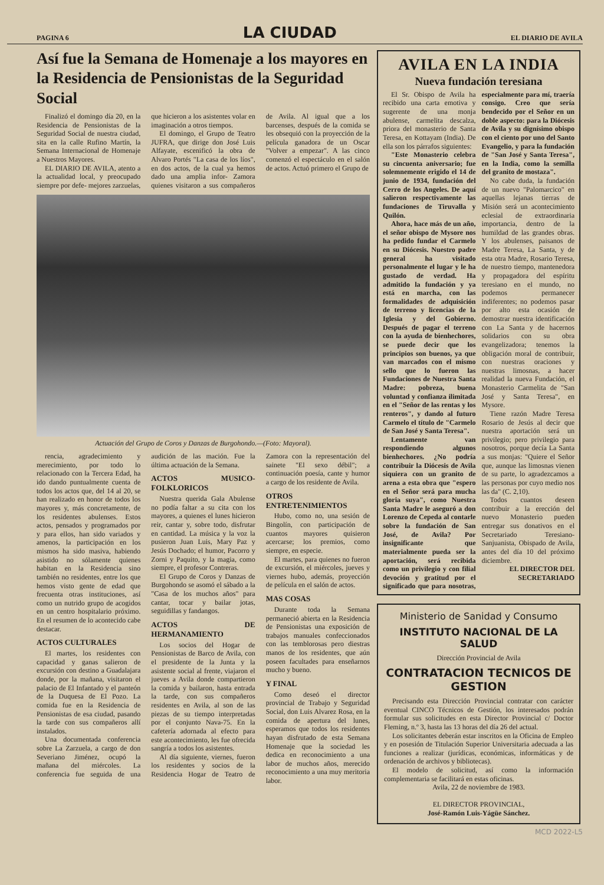PAGINA 6 LA CIUDAD EL DIARIO DE AVILA
Así fue la Semana de Homenaje a los mayores en la Residencia de Pensionistas de la Seguridad Social
Finalizó el domingo día 20, en la Residencia de Pensionistas de la Seguridad Social de nuestra ciudad, sita en la calle Rufino Martín, la Semana Internacional de Homenaje a Nuestros Mayores.
EL DIARIO DE AVILA, atento a la actualidad local, y preocupado siempre por defe- mejores zarzuelas, que hicieron a los asistentes volar en imaginación a otros tiempos.
El domingo, el Grupo de Teatro JUFRA, que dirige don José Luis Alfayate, escenificó la obra de Alvaro Portés "La casa de los líos", en dos actos, de la cual ya hemos dado una amplia infor- Zamora quienes visitaron a sus compañeros de Avila. Al igual que a los barcenses, después de la comida se les obsequió con la proyección de la película ganadora de un Oscar "Volver a empezar". A las cinco comenzó el espectáculo en el salón de actos. Actuó primero el Grupo de
Actuación del Grupo de Coros y Danzas de Burgohondo.—(Foto: Mayoral).
rencia, agradecimiento y merecimiento, por todo lo relacionado con la Tercera Edad, ha ido dando puntualmente cuenta de todos los actos que, del 14 al 20, se han realizado en honor de todos los mayores y, más concretamente, de los residentes abulenses. Estos actos, pensados y programados por y para ellos, han sido variados y amenos, la participación en los mismos ha sido masiva, habiendo asistido no sólamente quienes habitan en la Residencia sino también no residentes, entre los que hemos visto gente de edad que frecuenta otras instituciones, así como un nutrido grupo de acogidos en un centro hospitalario próximo. En el resumen de lo acontecido cabe destacar.
ACTOS CULTURALES
El martes, los residentes con capacidad y ganas salieron de excursión con destino a Guadalajara donde, por la mañana, visitaron el palacio de El Infantado y el panteón de la Duquesa de El Pozo. La comida fue en la Residencia de Pensionistas de esa ciudad, pasando la tarde con sus compañeros allí instalados.
Una documentada conferencia sobre La Zarzuela, a cargo de don Severiano Jiménez, ocupó la mañana del miércoles. La conferencia fue seguida de una audición de las mación. Fue la última actuación de la Semana.
ACTOS MUSICO-FOLKLORICOS
Nuestra querida Gala Abulense no podía faltar a su cita con los mayores, a quienes el lunes hicieron reir, cantar y, sobre todo, disfrutar en cantidad. La música y la voz la pusieron Juan Luis, Mary Paz y Jesús Dochado; el humor, Pacorro y Zorni y Paquito, y la magia, como siempre, el profesor Contreras.
El Grupo de Coros y Danzas de Burgohondo se asomó el sábado a la "Casa de los muchos años" para cantar, tocar y bailar jotas, seguidillas y fandangos.
ACTOS DE HERMANAMIENTO
Los socios del Hogar de Pensionistas de Barco de Avila, con el presidente de la Junta y la asistente social al frente, viajaron el jueves a Avila donde compartieron la comida y bailaron, hasta entrada la tarde, con sus compañeros residentes en Avila, al son de las piezas de su tiempo interpretadas por el conjunto Nava-75. En la cafetería adornada al efecto para este acontecimiento, les fue ofrecida sangría a todos los asistentes.
Al día siguiente, viernes, fueron los residentes y socios de la Residencia Hogar de Teatro de Zamora con la representación del sainete "El sexo débil"; a continuación poesía, cante y humor a cargo de los residente de Avila.
OTROS ENTRETENIMIENTOS
Hubo, como no, una sesión de Bingolín, con participación de cuantos mayores quisieron acercarse; los premios, como siempre, en especie.
El martes, para quienes no fueron de excursión, el miércoles, jueves y viernes hubo, además, proyección de película en el salón de actos.
MAS COSAS
Durante toda la Semana permaneció abierta en la Residencia de Pensionistas una exposición de trabajos manuales confeccionados con las temblorosas pero diestras manos de los residentes, que aún poseen facultades para enseñarnos mucho y bueno.
Y FINAL
Como deseó el director provincial de Trabajo y Seguridad Social, don Luis Alvarez Rosa, en la comida de apertura del lunes, esperamos que todos los residentes hayan disfrutado de esta Semana Homenaje que la sociedad les dedica en reconocimiento a una labor de muchos años, merecido reconocimiento a una muy meritoria labor.
AVILA EN LA INDIA
Nueva fundación teresiana
El Sr. Obispo de Avila ha recibido una carta emotiva y sugerente de una monja abulense, carmelita descalza, priora del monasterio de Santa Teresa, en Kottayam (India). De ella son los párrafos siguientes:
"Este Monasterio celebra su cincuenta aniversario; fue solemnemente erigido el 14 de junio de 1934, fundación del Cerro de los Angeles. De aquí salieron respectivamente las fundaciones de Tiruvalla y Quilón.
Ahora, hace más de un año, el señor obispo de Mysore nos ha pedido fundar el Carmelo en su Diócesis. Nuestro padre general ha visitado personalmente el lugar y le ha gustado de verdad. Ha admitido la fundación y ya está en marcha, con las formalidades de adquisición de terreno y licencias de la Iglesia y del Gobierno. Después de pagar el terreno con la ayuda de bienhechores, se puede decir que los principios son buenos, ya que van marcados con el mismo sello que lo fueron las Fundaciones de Nuestra Santa Madre: pobreza, buena voluntad y confianza ilimitada en el "Señor de las rentas y los renteros", y dando al futuro Carmelo el título de "Carmelo de San José y Santa Teresa".
Lentamente van respondiendo algunos bienhechores. ¿No podría contribuir la Diócesis de Avila siquiera con un granito de arena a esta obra que "espero en el Señor será para mucha gloria suya", como Nuestra Santa Madre le aseguró a don Lorenzo de Cepeda al contarle sobre la fundación de San José, de Avila? Por insignificante que materialmente pueda ser la aportación, será recibida como un privilegio y con filial devoción y gratitud por el significado que para nosotras, especialmente para mí, traería consigo. Creo que sería bendecido por el Señor en un doble aspecto: para la Diócesis de Avila y su dignísimo obispo con el ciento por uno del Santo Evangelio, y para la fundación de "San José y Santa Teresa", en la India, como la semilla del granito de mostaza".
No cabe duda, la fundación de un nuevo "Palomarcico" en aquellas lejanas tierras de Misión será un acontecimiento eclesial de extraordinaria importancia, dentro de la humildad de las grandes obras. Y los abulenses, paisanos de Madre Teresa, La Santa, y de esta otra Madre, Rosario Teresa, de nuestro tiempo, mantenedora y propagadora del espíritu teresiano en el mundo, no podemos permanecer indiferentes; no podemos pasar por alto esta ocasión de demostrar nuestra identificación con La Santa y de hacernos solidarios con su obra evangelizadora; tenemos la obligación moral de contribuir, con nuestras oraciones y nuestras limosnas, a hacer realidad la nueva Fundación, el Monasterio Carmelita de "San José y Santa Teresa", en Mysore.
Tiene razón Madre Teresa Rosario de Jesús al decir que nuestra aportación será un privilegio; pero privilegio para nosotros, porque decía La Santa a sus monjas: "Quiere el Señor que, aunque las limosnas vienen de su parte, lo agradezcamos a las personas por cuyo medio nos las da" (C. 2,10).
Todos cuantos deseen contribuir a la erección del nuevo Monasterio pueden entregar sus donativos en el Secretariado Teresiano-Sanjuanista, Obispado de Avila, antes del día 10 del próximo diciembre.
EL DIRECTOR DEL SECRETARIADO
Ministerio de Sanidad y Consumo
INSTITUTO NACIONAL DE LA SALUD
Dirección Provincial de Avila
CONTRATACION TECNICOS DE GESTION
Precisando esta Dirección Provincial contratar con carácter eventual CINCO Técnicos de Gestión, los interesados podrán formular sus solicitudes en esta Director Provincial c/ Doctor Fleming, n.º 3, hasta las 13 horas del día 26 del actual.
Los solicitantes deberán estar inscritos en la Oficina de Empleo y en posesión de Titulación Superior Universitaria adecuada a las funciones a realizar (jurídicas, económicas, informáticas y de ordenación de archivos y bibliotecas).
El modelo de solicitud, así como la información complementaria se facilitará en estas oficinas.
Avila, 22 de noviembre de 1983.
EL DIRECTOR PROVINCIAL,
José-Ramón Luis-Yágüe Sánchez.
MCD 2022-L5